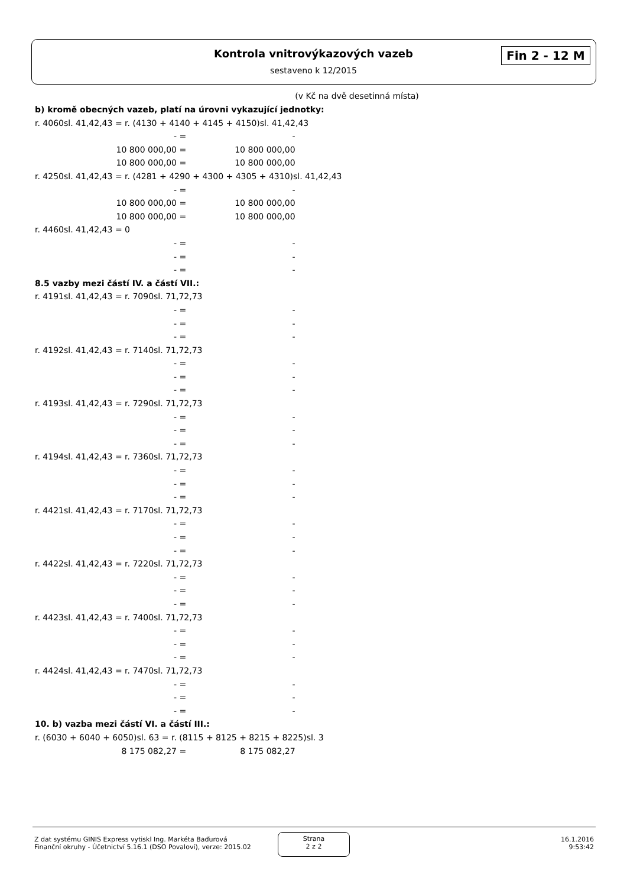Kontrola vnitrovýkazových vazeb
sestaveno k 12/2015
Fin 2 - 12 M
(v Kč na dvě desetinná místa)
b) kromě obecných vazeb, platí na úrovni vykazující jednotky:
r. 4060sl. 41,42,43 = r. (4130 + 4140 + 4145 + 4150)sl. 41,42,43
- = -
10 800 000,00 = 10 800 000,00
10 800 000,00 = 10 800 000,00
r. 4250sl. 41,42,43 = r. (4281 + 4290 + 4300 + 4305 + 4310)sl. 41,42,43
- = -
10 800 000,00 = 10 800 000,00
10 800 000,00 = 10 800 000,00
r. 4460sl. 41,42,43 = 0
- = -
- = -
- = -
8.5 vazby mezi částí IV. a částí VII.:
r. 4191sl. 41,42,43 = r. 7090sl. 71,72,73
- = -
- = -
- = -
r. 4192sl. 41,42,43 = r. 7140sl. 71,72,73
- = -
- = -
- = -
r. 4193sl. 41,42,43 = r. 7290sl. 71,72,73
- = -
- = -
- = -
r. 4194sl. 41,42,43 = r. 7360sl. 71,72,73
- = -
- = -
- = -
r. 4421sl. 41,42,43 = r. 7170sl. 71,72,73
- = -
- = -
- = -
r. 4422sl. 41,42,43 = r. 7220sl. 71,72,73
- = -
- = -
- = -
r. 4423sl. 41,42,43 = r. 7400sl. 71,72,73
- = -
- = -
- = -
r. 4424sl. 41,42,43 = r. 7470sl. 71,72,73
- = -
- = -
- = -
10. b) vazba mezi částí VI. a částí III.:
r. (6030 + 6040 + 6050)sl. 63 = r. (8115 + 8125 + 8215 + 8225)sl. 3
8 175 082,27 = 8 175 082,27
Z dat systému GINIS Express vytiskl Ing. Markéta Baďurová
Finanční okruhy - Účetnictví 5.16.1 (DSO Povaloví), verze: 2015.02
Strana
2 z 2
16.1.2016
9:53:42